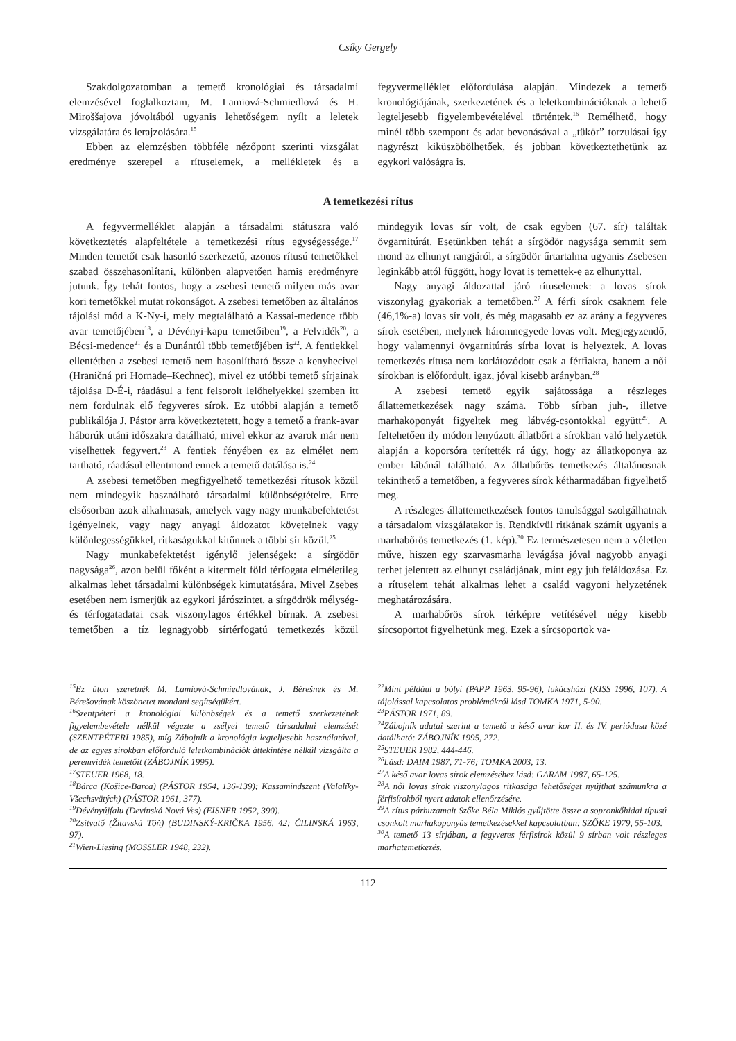Csíky Gergely
Szakdolgozatomban a temető kronológiai és társadalmi elemzésével foglalkoztam, M. Lamiová-Schmiedlová és H. Miroššajova jóvoltából ugyanis lehetőségem nyílt a leletek vizsgálatára és lerajzolására.<sup>15</sup>
Ebben az elemzésben többféle nézőpont szerinti vizsgálat eredménye szerepel a rítuselemek, a mellékletek és a fegyvermelléklet előfordulása alapján. Mindezek a temető kronológiájának, szerkezetének és a leletkombinációknak a lehető legteljesebb figyelembevételével történtek.<sup>16</sup> Remélhető, hogy minél több szempont és adat bevonásával a „tükör” torzulásai így nagyrészt kiküszöbölhetőek, és jobban következtethetünk az egykori valóságra is.
A temetkezési rítus
A fegyvermelléklet alapján a társadalmi státuszra való következtetés alapfeltétele a temetkezési rítus egységessége.<sup>17</sup> Minden temetőt csak hasonló szerkezetű, azonos rítusú temetőkkel szabad összehasonlítani, különben alapvetően hamis eredményre jutunk. Így tehát fontos, hogy a zsebesi temető milyen más avar kori temetőkkel mutat rokonságot. A zsebesi temetőben az általános tájolási mód a K-Ny-i, mely megtalálható a Kassai-medence több avar temetőjében<sup>18</sup>, a Dévényi-kapu temetőiben<sup>19</sup>, a Felvidék<sup>20</sup>, a Bécsi-medence<sup>21</sup> és a Dunántúl több temetőjében is<sup>22</sup>. A fentiekkel ellentétben a zsebesi temető nem hasonlítható össze a kenyhecivel (Hraničná pri Hornade–Kechnec), mivel ez utóbbi temető sírjainak tájolása D-É-i, ráadásul a fent felsorolt lelőhelyekkel szemben itt nem fordulnak elő fegyveres sírok. Ez utóbbi alapján a temető publikálója J. Pástor arra következtetett, hogy a temető a frank-avar háborúk utáni időszakra datálható, mivel ekkor az avarok már nem viselhettek fegyvert.<sup>23</sup> A fentiek fényében ez az elmélet nem tartható, ráadásul ellentmond ennek a temető datálása is.<sup>24</sup>
A zsebesi temetőben megfigyelhető temetkezési rítusok közül nem mindegyik használható társadalmi különbségtételre. Erre elsősorban azok alkalmasak, amelyek vagy nagy munkabefektetést igényelnek, vagy nagy anyagi áldozatot követelnek vagy különlegességükkel, ritkaságukkal kitűnnek a többi sír közül.<sup>25</sup>
Nagy munkabefektetést igénylő jelenségek: a sírgödör nagysága<sup>26</sup>, azon belül főként a kitermelt föld térfogata elméletileg alkalmas lehet társadalmi különbségek kimutatására. Mivel Zsebes esetében nem ismerjük az egykori járószintet, a sírgödrök mélység- és térfogatadatai csak viszonylagos értékkel bírnak. A zsebesi temetőben a tíz legnagyobb sírtérfogatú temetkezés közül mindegyik lovas sír volt, de csak egyben (67. sír) találtak övgarnitúrát. Esetünkben tehát a sírgödör nagysága semmit sem mond az elhunyt rangjáról, a sírgödör űrtartalma ugyanis Zsebesen leginkább attól függött, hogy lovat is temettek-e az elhunyttal.
Nagy anyagi áldozattal járó rítuselemek: a lovas sírok viszonylag gyakoriak a temetőben.<sup>27</sup> A férfi sírok csaknem fele (46,1%-a) lovas sír volt, és még magasabb ez az arány a fegyveres sírok esetében, melynek háromnegyede lovas volt. Megjegyzendő, hogy valamennyi övgarnitúrás sírba lovat is helyeztek. A lovas temetkezés rítusa nem korlátozódott csak a férfiakra, hanem a női sírokban is előfordult, igaz, jóval kisebb arányban.<sup>28</sup>
A zsebesi temető egyik sajátossága a részleges állattemetkezések nagy száma. Több sírban juh-, illetve marhakoponyát figyeltek meg lábvég-csontokkal együtt<sup>29</sup>. A feltehetően ily módon lenyúzott állatbőrt a sírokban való helyzetük alapján a koporsóra terítették rá úgy, hogy az állatkoponya az ember lábánál található. Az állatbőrös temetkezés általánosnak tekinthető a temetőben, a fegyveres sírok kétharmadában figyelhető meg.
A részleges állattemetkezések fontos tanulsággal szolgálhatnak a társadalom vizsgálatakor is. Rendkívül ritkának számít ugyanis a marhabőrös temetkezés (1. kép).<sup>30</sup> Ez természetesen nem a véletlen műve, hiszen egy szarvasmarha levágása jóval nagyobb anyagi terhet jelentett az elhunyt családjának, mint egy juh feláldozása. Ez a rítuselem tehát alkalmas lehet a család vagyoni helyzetének meghatározására.
A marhabőrös sírok térképre vetítésével négy kisebb sírcsoportot figyelhetünk meg. Ezek a sírcsoportok va-
<sup>15</sup> Ez úton szeretnék M. Lamiová-Schmiedlovának, J. Bérešnek és M. Bérešovának köszönetet mondani segítségükért.
<sup>16</sup> Szentpéteri a kronológiai különbségek és a temető szerkezetének figyelembevétele nélkül végezte a zsélyei temető társadalmi elemzését (SZENTPÉTERI 1985), míg Zábojník a kronológia legteljesebb használatával, de az egyes sírokban előforduló leletkombinációk áttekintése nélkül vizsgálta a peremvidék temetőit (ZÁBOJNÍK 1995).
<sup>17</sup>STEUER 1968, 18.
<sup>18</sup>Bárca (Košice-Barca) (PÁSTOR 1954, 136-139); Kassamindszent (Valalíky-Všechsvätých) (PÁSTOR 1961, 377).
<sup>19</sup> Dévényújfalu (Devínská Nová Ves) (EISNER 1952, 390).
<sup>20</sup> Zsitvatő (Žitavská Tôň) (BUDINSKÝ-KRIČKA 1956, 42; ČILINSKÁ 1963, 97).
<sup>21</sup> Wien-Liesing (MOSSLER 1948, 232).
<sup>22</sup> Mint például a bólyi (PAPP 1963, 95-96), lukácsházi (KISS 1996, 107). A tájolással kapcsolatos problémákról lásd TOMKA 1971, 5-90.
<sup>23</sup>PÁSTOR 1971, 89.
<sup>24</sup> Zábojník adatai szerint a temető a késő avar kor II. és IV. periódusa közé datálható: ZÁBOJNÍK 1995, 272.
<sup>25</sup>STEUER 1982, 444-446.
<sup>26</sup> Lásd: DAIM 1987, 71-76; TOMKA 2003, 13.
<sup>27</sup> A késő avar lovas sírok elemzéséhez lásd: GARAM 1987, 65-125.
<sup>28</sup> A női lovas sírok viszonylagos ritkasága lehetőséget nyújthat számunkra a férfisírokból nyert adatok ellenőrzésére.
<sup>29</sup> A rítus párhuzamait Szőke Béla Miklós gyűjtötte össze a sopronkőhidai típusú csonkolt marhakoponyás temetkezésekkel kapcsolatban: SZŐKE 1979, 55-103.
<sup>30</sup> A temető 13 sírjában, a fegyveres férfisírok közül 9 sírban volt részleges marhatemetkezés.
112